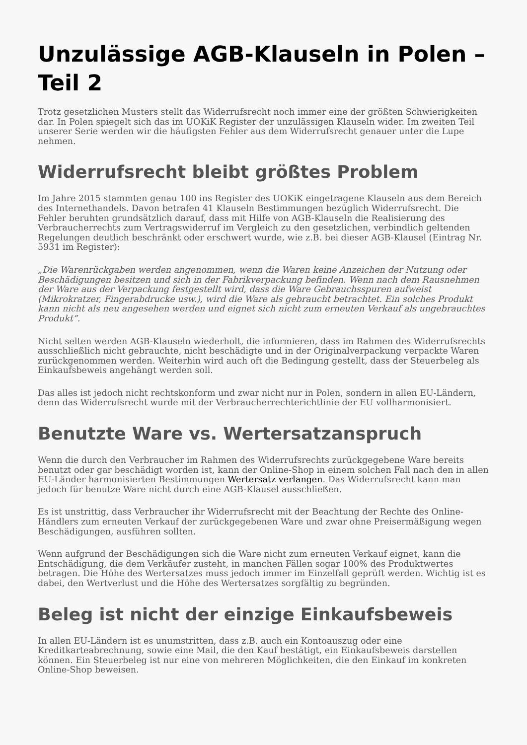Unzulässige AGB-Klauseln in Polen – Teil 2
Trotz gesetzlichen Musters stellt das Widerrufsrecht noch immer eine der größten Schwierigkeiten dar. In Polen spiegelt sich das im UOKiK Register der unzulässigen Klauseln wider. Im zweiten Teil unserer Serie werden wir die häufigsten Fehler aus dem Widerrufsrecht genauer unter die Lupe nehmen.
Widerrufsrecht bleibt größtes Problem
Im Jahre 2015 stammten genau 100 ins Register des UOKiK eingetragene Klauseln aus dem Bereich des Internethandels. Davon betrafen 41 Klauseln Bestimmungen bezüglich Widerrufsrecht. Die Fehler beruhten grundsätzlich darauf, dass mit Hilfe von AGB-Klauseln die Realisierung des Verbraucherrechts zum Vertragswiderruf im Vergleich zu den gesetzlichen, verbindlich geltenden Regelungen deutlich beschränkt oder erschwert wurde, wie z.B. bei dieser AGB-Klausel (Eintrag Nr. 5931 im Register):
„Die Warenrückgaben werden angenommen, wenn die Waren keine Anzeichen der Nutzung oder Beschädigungen besitzen und sich in der Fabrikverpackung befinden. Wenn nach dem Rausnehmen der Ware aus der Verpackung festgestellt wird, dass die Ware Gebrauchsspuren aufweist (Mikrokratzer, Fingerabdrucke usw.), wird die Ware als gebraucht betrachtet. Ein solches Produkt kann nicht als neu angesehen werden und eignet sich nicht zum erneuten Verkauf als ungebrauchtes Produkt”.
Nicht selten werden AGB-Klauseln wiederholt, die informieren, dass im Rahmen des Widerrufsrechts ausschließlich nicht gebrauchte, nicht beschädigte und in der Originalverpackung verpackte Waren zurückgenommen werden. Weiterhin wird auch oft die Bedingung gestellt, dass der Steuerbeleg als Einkaufsbeweis angehängt werden soll.
Das alles ist jedoch nicht rechtskonform und zwar nicht nur in Polen, sondern in allen EU-Ländern, denn das Widerrufsrecht wurde mit der Verbraucherrechterichtlinie der EU vollharmonisiert.
Benutzte Ware vs. Wertersatzanspruch
Wenn die durch den Verbraucher im Rahmen des Widerrufsrechts zurückgegebene Ware bereits benutzt oder gar beschädigt worden ist, kann der Online-Shop in einem solchen Fall nach den in allen EU-Länder harmonisierten Bestimmungen Wertersatz verlangen. Das Widerrufsrecht kann man jedoch für benutze Ware nicht durch eine AGB-Klausel ausschließen.
Es ist unstrittig, dass Verbraucher ihr Widerrufsrecht mit der Beachtung der Rechte des Online-Händlers zum erneuten Verkauf der zurückgegebenen Ware und zwar ohne Preisermäßigung wegen Beschädigungen, ausführen sollten.
Wenn aufgrund der Beschädigungen sich die Ware nicht zum erneuten Verkauf eignet, kann die Entschädigung, die dem Verkäufer zusteht, in manchen Fällen sogar 100% des Produktwertes betragen. Die Höhe des Wertersatzes muss jedoch immer im Einzelfall geprüft werden. Wichtig ist es dabei, den Wertverlust und die Höhe des Wertersatzes sorgfältig zu begründen.
Beleg ist nicht der einzige Einkaufsbeweis
In allen EU-Ländern ist es unumstritten, dass z.B. auch ein Kontoauszug oder eine Kreditkarteabrechnung, sowie eine Mail, die den Kauf bestätigt, ein Einkaufsbeweis darstellen können. Ein Steuerbeleg ist nur eine von mehreren Möglichkeiten, die den Einkauf im konkreten Online-Shop beweisen.